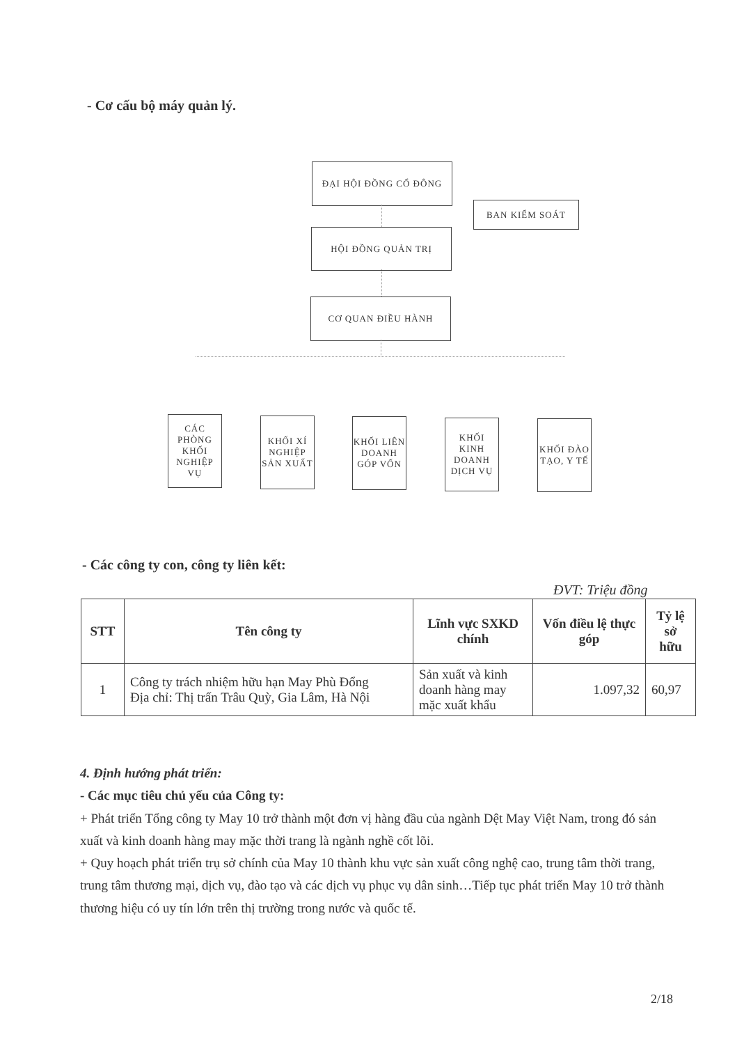- Cơ cấu bộ máy quản lý.
ĐẠI HỘI ĐỒNG CỔ ĐÔNG
BAN KIỂM SOÁT
HỘI ĐỒNG QUẢN TRỊ
CƠ QUAN ĐIỀU HÀNH
CÁC PHÒNG KHỐI NGHIỆP VỤ
KHỐI XÍ NGHIỆP SẢN XUẤT
KHỐI LIÊN DOANH GÓP VỐN
KHỐI KINH DOANH DỊCH VỤ
KHỐI ĐÀO TẠO, Y TẾ
- Các công ty con, công ty liên kết:
ĐVT: Triệu đồng
| STT | Tên công ty | Lĩnh vực SXKD chính | Vốn điều lệ thực góp | Tỷ lệ sở hữu |
| --- | --- | --- | --- | --- |
| 1 | Công ty trách nhiệm hữu hạn May Phù Đổng Địa chỉ: Thị trấn Trâu Quỳ, Gia Lâm, Hà Nội | Sản xuất và kinh doanh hàng may mặc xuất khẩu | 1.097,32 | 60,97 |
4. Định hướng phát triển:
- Các mục tiêu chủ yếu của Công ty:
+ Phát triển Tổng công ty May 10 trở thành một đơn vị hàng đầu của ngành Dệt May Việt Nam, trong đó sản xuất và kinh doanh hàng may mặc thời trang là ngành nghề cốt lõi.
+ Quy hoạch phát triển trụ sở chính của May 10 thành khu vực sản xuất công nghệ cao, trung tâm thời trang, trung tâm thương mại, dịch vụ, đào tạo và các dịch vụ phục vụ dân sinh…Tiếp tục phát triển May 10 trở thành thương hiệu có uy tín lớn trên thị trường trong nước và quốc tế.
2/18